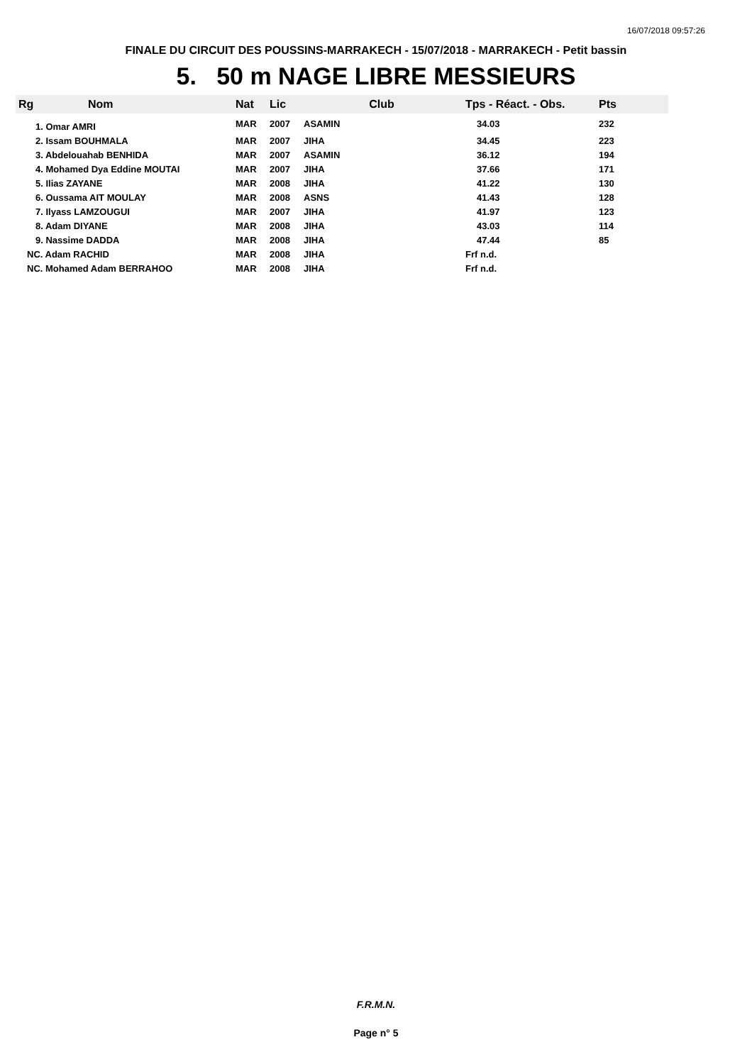16/07/2018 09:57:26
FINALE DU CIRCUIT DES POUSSINS-MARRAKECH - 15/07/2018 - MARRAKECH - Petit bassin
5. 50 m NAGE LIBRE MESSIEURS
| Rg | Nom | Nat | Lic | Club | Tps - Réact. - Obs. | Pts |
| --- | --- | --- | --- | --- | --- | --- |
| 1. Omar AMRI | | MAR | 2007 | ASAMIN | 34.03 | 232 |
| 2. Issam BOUHMALA | | MAR | 2007 | JIHA | 34.45 | 223 |
| 3. Abdelouahab BENHIDA | | MAR | 2007 | ASAMIN | 36.12 | 194 |
| 4. Mohamed Dya Eddine MOUTAI | | MAR | 2007 | JIHA | 37.66 | 171 |
| 5. Ilias ZAYANE | | MAR | 2008 | JIHA | 41.22 | 130 |
| 6. Oussama AIT MOULAY | | MAR | 2008 | ASNS | 41.43 | 128 |
| 7. Ilyass LAMZOUGUI | | MAR | 2007 | JIHA | 41.97 | 123 |
| 8. Adam DIYANE | | MAR | 2008 | JIHA | 43.03 | 114 |
| 9. Nassime DADDA | | MAR | 2008 | JIHA | 47.44 | 85 |
| NC. Adam RACHID | | MAR | 2008 | JIHA | Frf n.d. | |
| NC. Mohamed Adam BERRAHOO | | MAR | 2008 | JIHA | Frf n.d. | |
F.R.M.N.
Page n° 5